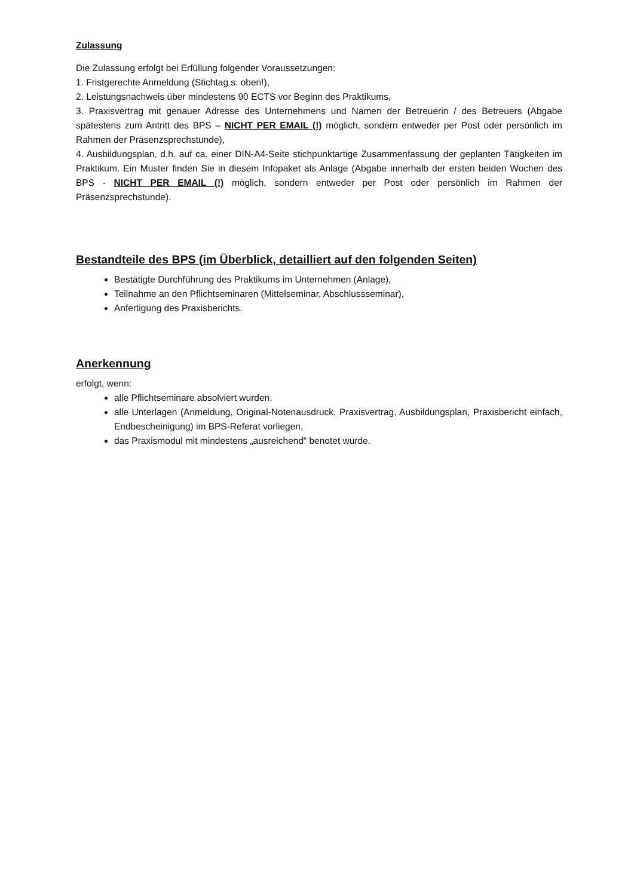Zulassung
Die Zulassung erfolgt bei Erfüllung folgender Voraussetzungen:
1. Fristgerechte Anmeldung (Stichtag s. oben!),
2. Leistungsnachweis über mindestens 90 ECTS vor Beginn des Praktikums,
3. Praxisvertrag mit genauer Adresse des Unternehmens und Namen der Betreuerin / des Betreuers (Abgabe spätestens zum Antritt des BPS – NICHT PER EMAIL (!) möglich, sondern entweder per Post oder persönlich im Rahmen der Präsenzsprechstunde),
4. Ausbildungsplan, d.h. auf ca. einer DIN-A4-Seite stichpunktartige Zusammenfassung der geplanten Tätigkeiten im Praktikum. Ein Muster finden Sie in diesem Infopaket als Anlage (Abgabe innerhalb der ersten beiden Wochen des BPS - NICHT PER EMAIL (!) möglich, sondern entweder per Post oder persönlich im Rahmen der Präsenzsprechstunde).
Bestandteile des BPS (im Überblick, detailliert auf den folgenden Seiten)
Bestätigte Durchführung des Praktikums im Unternehmen (Anlage),
Teilnahme an den Pflichtseminaren (Mittelseminar, Abschlussseminar),
Anfertigung des Praxisberichts.
Anerkennung
erfolgt, wenn:
alle Pflichtseminare absolviert wurden,
alle Unterlagen (Anmeldung, Original-Notenausdruck, Praxisvertrag, Ausbildungsplan, Praxisbericht einfach, Endbescheinigung) im BPS-Referat vorliegen,
das Praxismodul mit mindestens „ausreichend“ benotet wurde.